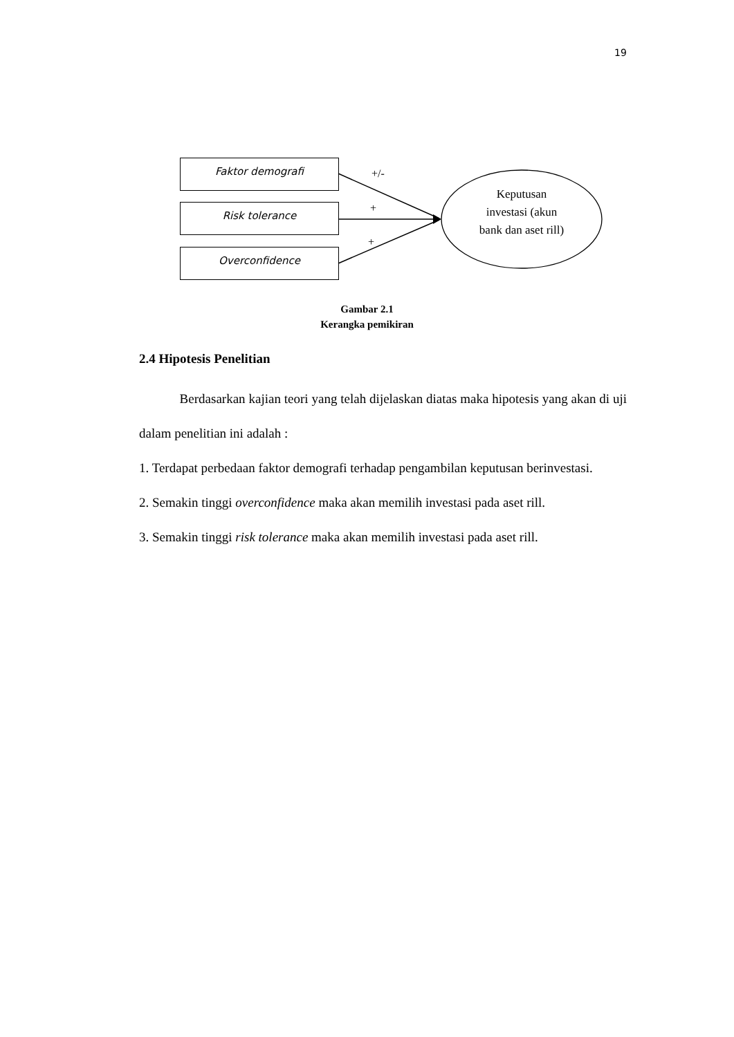19
Faktor demografi
Risk tolerance
Overconfidence
+/-
+
+
Keputusan
investasi (akun
bank dan aset rill)
Gambar 2.1
Kerangka pemikiran
2.4 Hipotesis Penelitian
Berdasarkan kajian teori yang telah dijelaskan diatas maka hipotesis yang akan di uji dalam penelitian ini adalah :
1. Terdapat perbedaan faktor demografi terhadap pengambilan keputusan berinvestasi.
2. Semakin tinggi overconfidence maka akan memilih investasi pada aset rill.
3. Semakin tinggi risk tolerance maka akan memilih investasi pada aset rill.